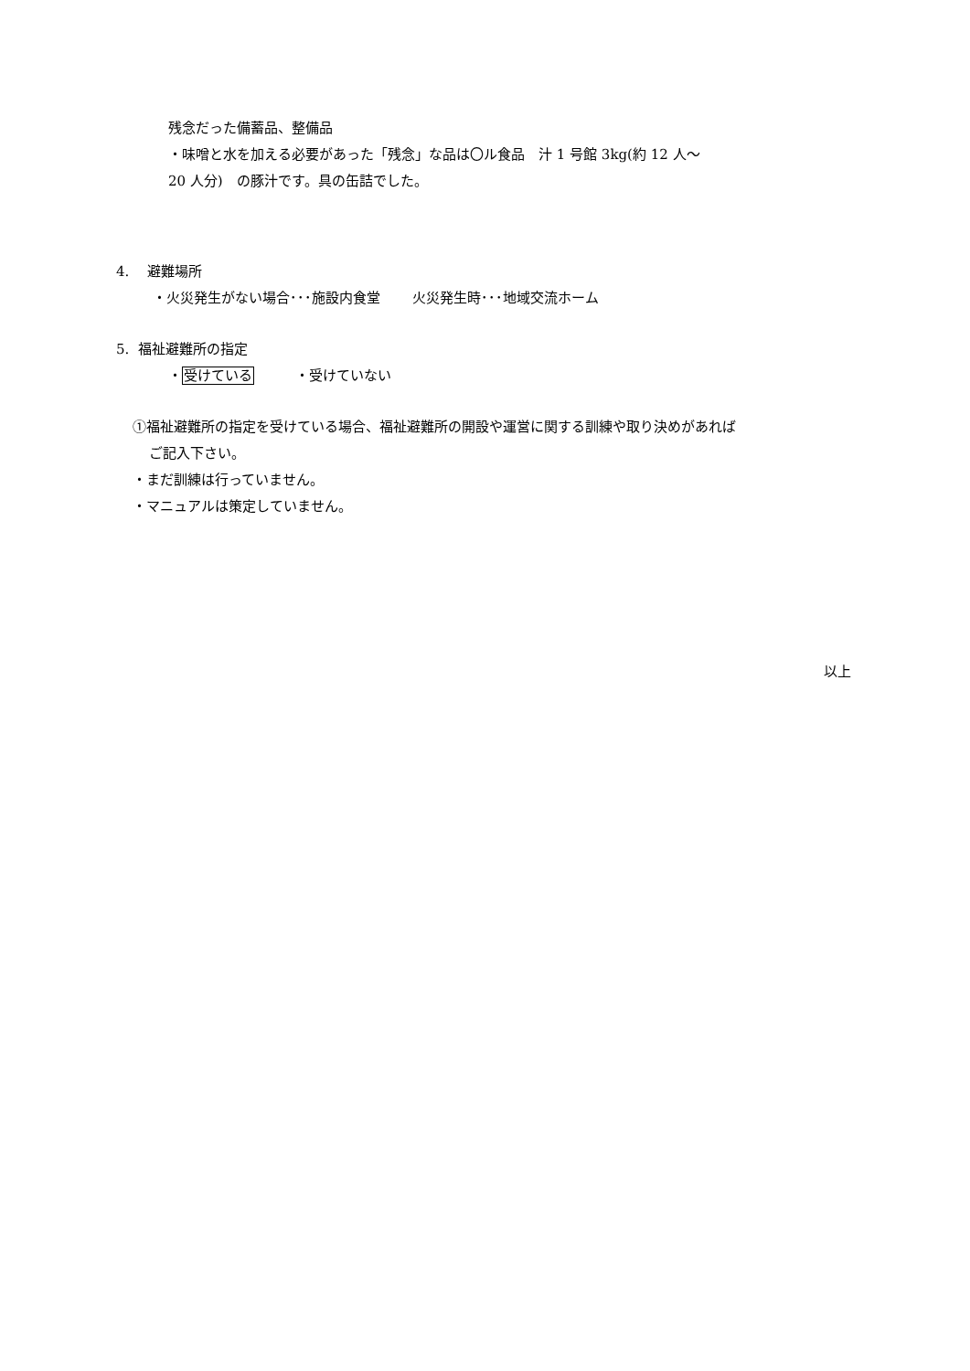残念だった備蓄品、整備品
・味噌と水を加える必要があった「残念」な品は〇ル食品　汁 1 号館 3kg(約 12 人～
20 人分)　の豚汁です。具の缶詰でした。
4.　 避難場所
・火災発生がない場合･･･施設内食堂　　 火災発生時･･･地域交流ホーム
5. 福祉避難所の指定
・受けている　　　・受けていない
①福祉避難所の指定を受けている場合、福祉避難所の開設や運営に関する訓練や取り決めがあれば
ご記入下さい。
・まだ訓練は行っていません。
・マニュアルは策定していません。
以上